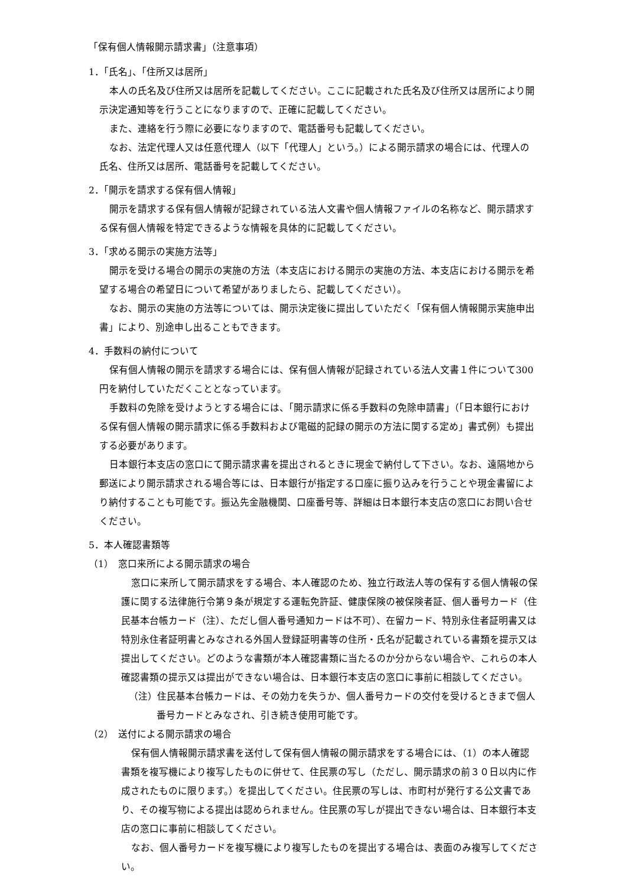「保有個人情報開示請求書」（注意事項）
1．「氏名」、「住所又は居所」
本人の氏名及び住所又は居所を記載してください。ここに記載された氏名及び住所又は居所により開示決定通知等を行うことになりますので、正確に記載してください。
また、連絡を行う際に必要になりますので、電話番号も記載してください。
なお、法定代理人又は任意代理人（以下「代理人」という。）による開示請求の場合には、代理人の氏名、住所又は居所、電話番号を記載してください。
2．「開示を請求する保有個人情報」
開示を請求する保有個人情報が記録されている法人文書や個人情報ファイルの名称など、開示請求する保有個人情報を特定できるような情報を具体的に記載してください。
3．「求める開示の実施方法等」
開示を受ける場合の開示の実施の方法（本支店における開示の実施の方法、本支店における開示を希望する場合の希望日について希望がありましたら、記載してください）。
なお、開示の実施の方法等については、開示決定後に提出していただく「保有個人情報開示実施申出書」により、別途申し出ることもできます。
4．手数料の納付について
保有個人情報の開示を請求する場合には、保有個人情報が記録されている法人文書１件について300円を納付していただくこととなっています。
手数料の免除を受けようとする場合には、「開示請求に係る手数料の免除申請書」（「日本銀行における保有個人情報の開示請求に係る手数料および電磁的記録の開示の方法に関する定め」書式例）も提出する必要があります。
日本銀行本支店の窓口にて開示請求書を提出されるときに現金で納付して下さい。なお、遠隔地から郵送により開示請求される場合等には、日本銀行が指定する口座に振り込みを行うことや現金書留により納付することも可能です。振込先金融機関、口座番号等、詳細は日本銀行本支店の窓口にお問い合せください。
5．本人確認書類等
（1）　窓口来所による開示請求の場合
窓口に来所して開示請求をする場合、本人確認のため、独立行政法人等の保有する個人情報の保護に関する法律施行令第９条が規定する運転免許証、健康保険の被保険者証、個人番号カード（住民基本台帳カード（注）、ただし個人番号通知カードは不可）、在留カード、特別永住者証明書又は特別永住者証明書とみなされる外国人登録証明書等の住所・氏名が記載されている書類を提示又は提出してください。どのような書類が本人確認書類に当たるのか分からない場合や、これらの本人確認書類の提示又は提出ができない場合は、日本銀行本支店の窓口に事前に相談してください。
（注）住民基本台帳カードは、その効力を失うか、個人番号カードの交付を受けるときまで個人番号カードとみなされ、引き続き使用可能です。
（2）　送付による開示請求の場合
保有個人情報開示請求書を送付して保有個人情報の開示請求をする場合には、（1）の本人確認書類を複写機により複写したものに併せて、住民票の写し（ただし、開示請求の前３０日以内に作成されたものに限ります。）を提出してください。住民票の写しは、市町村が発行する公文書であり、その複写物による提出は認められません。住民票の写しが提出できない場合は、日本銀行本支店の窓口に事前に相談してください。
なお、個人番号カードを複写機により複写したものを提出する場合は、表面のみ複写してください。